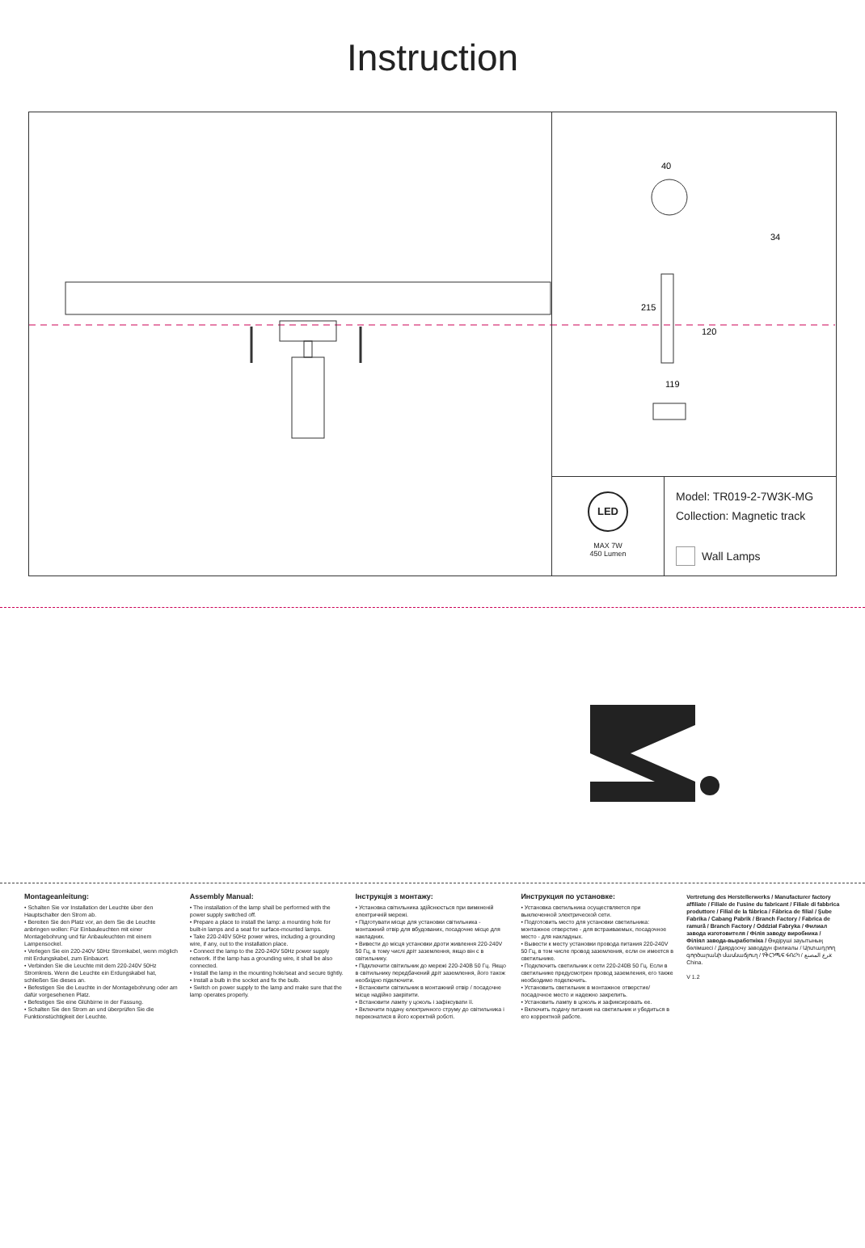Instruction
40
34
215
120
119
LED
MAX 7W
450 Lumen
Model: TR019-2-7W3K-MG
Collection: Magnetic track
Wall Lamps
Montageanleitung:
• Schalten Sie vor Installation der Leuchte über den Hauptschalter den Strom ab.
• Bereiten Sie den Platz vor, an dem Sie die Leuchte anbringen wollen: Für Einbauleuchten mit einer Montagebohrung und für Anbauleuchten mit einem Lampensockel.
• Verlegen Sie ein 220-240V 50Hz Stromkabel, wenn möglich mit Erdungskabel, zum Einbauort.
• Verbinden Sie die Leuchte mit dem 220-240V 50Hz Stromkreis. Wenn die Leuchte ein Erdungskabel hat, schließen Sie dieses an.
• Befestigen Sie die Leuchte in der Montagebohrung oder am dafür vorgesehenen Platz.
• Befestigen Sie eine Glühbirne in der Fassung.
• Schalten Sie den Strom an und überprüfen Sie die Funktionstüchtigkeit der Leuchte.
Assembly Manual:
• The installation of the lamp shall be performed with the power supply switched off.
• Prepare a place to install the lamp: a mounting hole for built-in lamps and a seat for surface-mounted lamps.
• Take 220-240V 50Hz power wires, including a grounding wire, if any, out to the installation place.
• Connect the lamp to the 220-240V 50Hz power supply network. If the lamp has a grounding wire, it shall be also connected.
• Install the lamp in the mounting hole/seat and secure tightly.
• Install a bulb in the socket and fix the bulb.
• Switch on power supply to the lamp and make sure that the lamp operates properly.
Інструкція з монтажу:
• Установка світильника здійснюється при вимкненій електричній мережі.
• Підготувати місце для установки світильника - монтажний отвір для вбудованих, посадочне місце для накладних.
• Вивести до місця установки дроти живлення 220-240V 50 Гц, в тому числі дріт заземлення, якщо він є в світильнику.
• Підключити світильник до мережі 220-240В 50 Гц. Якщо в світильнику передбачений дріт заземлення, його також необхідно підключити.
• Встановити світильник в монтажний отвір / посадочне місце надійно закріпити.
• Встановити лампу у цоколь і зафіксувати її.
• Включити подачу електричного струму до світильника і переконатися в його коректній роботі.
Инструкция по установке:
• Установка светильника осуществляется при выключенной электрической сети.
• Подготовить место для установки светильника: монтажное отверстие - для встраиваемых, посадочное место - для накладных.
• Вывести к месту установки провода питания 220-240V 50 Гц, в том числе провод заземления, если он имеется в светильнике.
• Подключить светильник к сети 220-240В 50 Гц. Если в светильнике предусмотрен провод заземления, его также необходимо подключить.
• Установить светильник в монтажное отверстие/посадочное место и надежно закрепить.
• Установить лампу в цоколь и зафиксировать ее.
• Включить подачу питания на светильник и убедиться в его корректной работе.
Vertretung des Herstellerwerks / Manufacturer factory affiliate / Filiale de l'usine du fabricant / Filiale di fabbrica produttore / Filial de la fábrica / Fábrica de filial / Şube Fabrika / Cabang Pabrik / Branch Factory / Fabrica de ramură / Branch Factory / Oddział Fabryka / Филиал завода изготовителя / Філія заводу виробника / Філіял завода-выработніка / Өндіруші зауытының бөлімшесі / Даярдоочу заводдун филиалы / Արտադրող գործարանի մասնաճյուղ / የቅርንጫፍ ፋብሪካ / فرع المصنع: China.
V 1.2